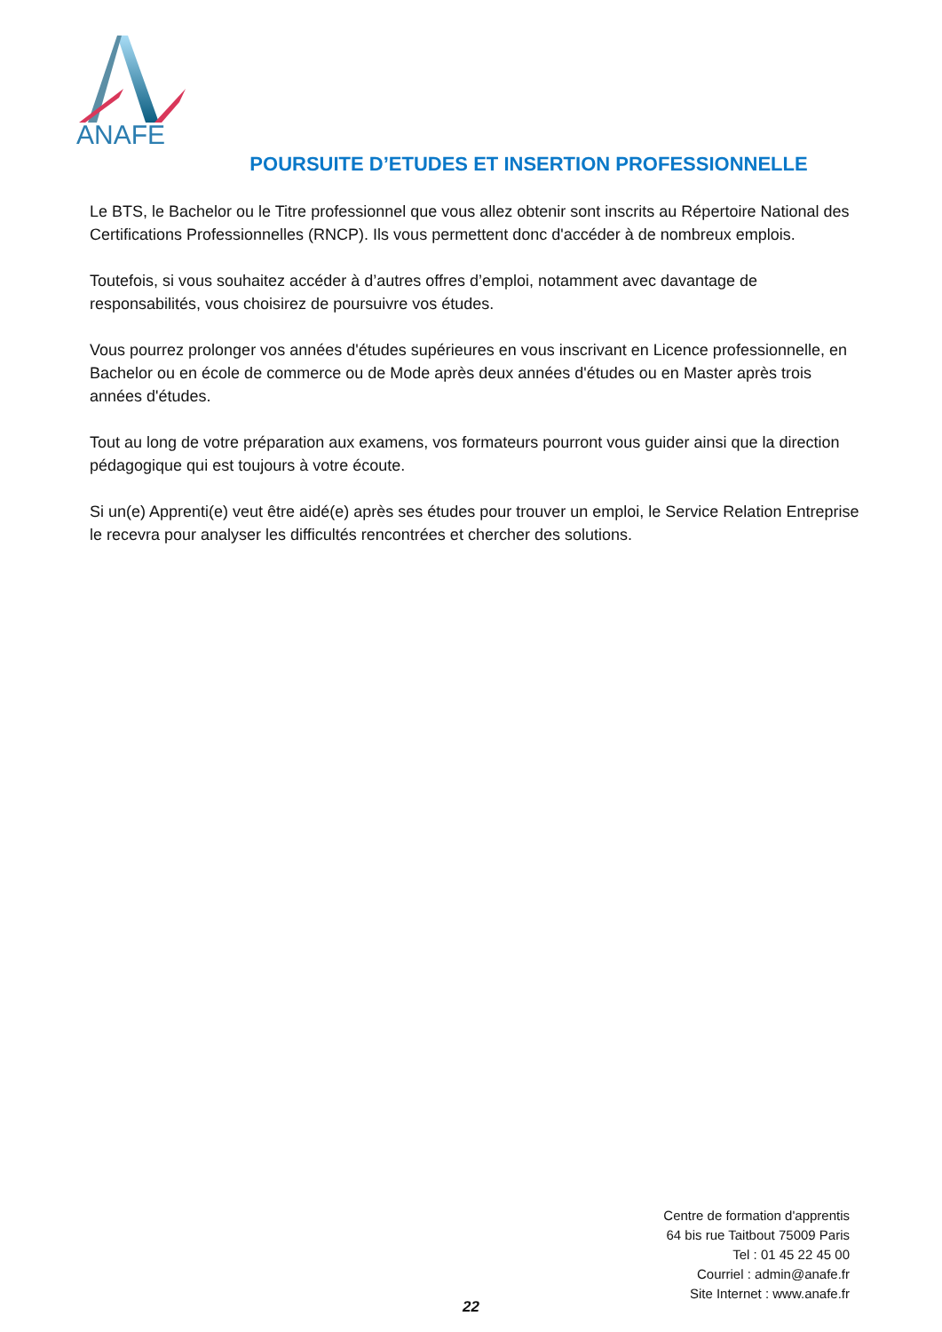ANAFE
POURSUITE D’ETUDES ET INSERTION PROFESSIONNELLE
Le BTS, le Bachelor ou le Titre professionnel que vous allez obtenir sont inscrits au Répertoire National des Certifications Professionnelles (RNCP). Ils vous permettent donc d'accéder à de nombreux emplois.
Toutefois, si vous souhaitez accéder à d’autres offres d’emploi, notamment avec davantage de responsabilités, vous choisirez de poursuivre vos études.
Vous pourrez prolonger vos années d'études supérieures en vous inscrivant en Licence professionnelle, en Bachelor ou en école de commerce ou de Mode après deux années d'études ou en Master après trois années d'études.
Tout au long de votre préparation aux examens, vos formateurs pourront vous guider ainsi que la direction pédagogique qui est toujours à votre écoute.
Si un(e) Apprenti(e) veut être aidé(e) après ses études pour trouver un emploi, le Service Relation Entreprise le recevra pour analyser les difficultés rencontrées et chercher des solutions.
Centre de formation d'apprentis
64 bis rue Taitbout 75009 Paris
Tel : 01 45 22 45 00
Courriel : admin@anafe.fr
Site Internet : www.anafe.fr
22